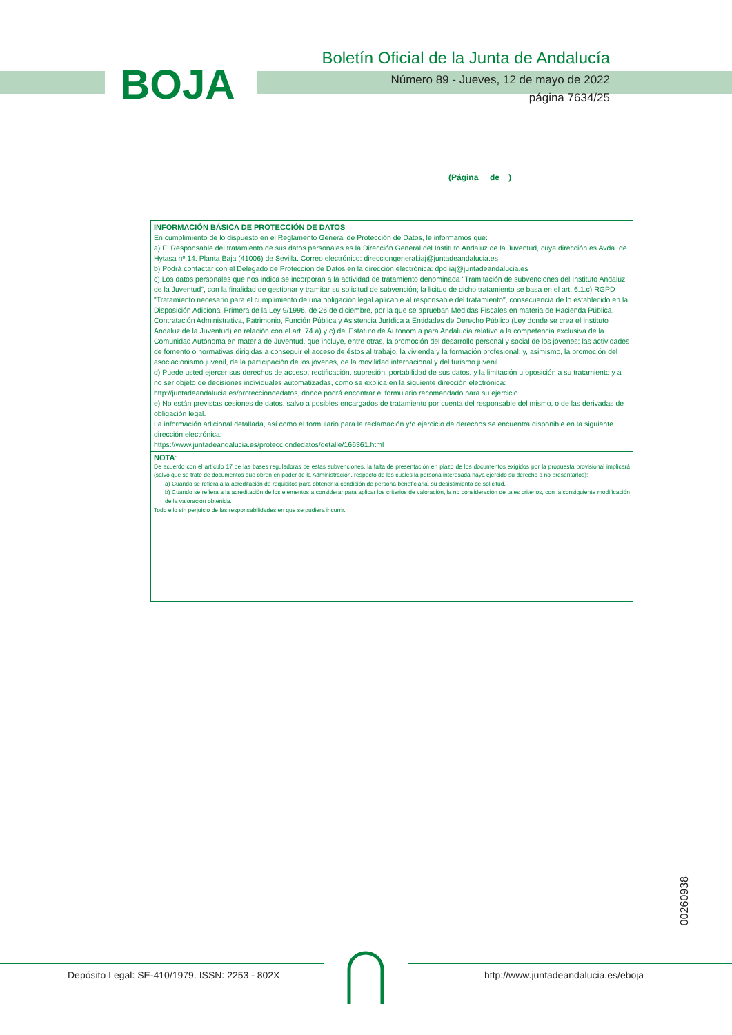BOJA
Boletín Oficial de la Junta de Andalucía
Número 89 - Jueves, 12 de mayo de 2022
página 7634/25
(Página de )
INFORMACIÓN BÁSICA DE PROTECCIÓN DE DATOS
En cumplimiento de lo dispuesto en el Reglamento General de Protección de Datos, le informamos que:
a) El Responsable del tratamiento de sus datos personales es la Dirección General del Instituto Andaluz de la Juventud, cuya dirección es Avda. de Hytasa nº.14. Planta Baja (41006) de Sevilla. Correo electrónico: direcciongeneral.iaj@juntadeandalucia.es
b) Podrá contactar con el Delegado de Protección de Datos en la dirección electrónica: dpd.iaj@juntadeandalucia.es
c) Los datos personales que nos indica se incorporan a la actividad de tratamiento denominada "Tramitación de subvenciones del Instituto Andaluz de la Juventud", con la finalidad de gestionar y tramitar su solicitud de subvención; la licitud de dicho tratamiento se basa en el art. 6.1.c) RGPD "Tratamiento necesario para el cumplimiento de una obligación legal aplicable al responsable del tratamiento", consecuencia de lo establecido en la Disposición Adicional Primera de la Ley 9/1996, de 26 de diciembre, por la que se aprueban Medidas Fiscales en materia de Hacienda Pública, Contratación Administrativa, Patrimonio, Función Pública y Asistencia Jurídica a Entidades de Derecho Público (Ley donde se crea el Instituto Andaluz de la Juventud) en relación con el art. 74.a) y c) del Estatuto de Autonomía para Andalucía relativo a la competencia exclusiva de la Comunidad Autónoma en materia de Juventud, que incluye, entre otras, la promoción del desarrollo personal y social de los jóvenes; las actividades de fomento o normativas dirigidas a conseguir el acceso de éstos al trabajo, la vivienda y la formación profesional; y, asimismo, la promoción del asociacionismo juvenil, de la participación de los jóvenes, de la movilidad internacional y del turismo juvenil.
d) Puede usted ejercer sus derechos de acceso, rectificación, supresión, portabilidad de sus datos, y la limitación u oposición a su tratamiento y a no ser objeto de decisiones individuales automatizadas, como se explica en la siguiente dirección electrónica:
http://juntadeandalucia.es/protecciondedatos, donde podrá encontrar el formulario recomendado para su ejercicio.
e) No están previstas cesiones de datos, salvo a posibles encargados de tratamiento por cuenta del responsable del mismo, o de las derivadas de obligación legal.
La información adicional detallada, así como el formulario para la reclamación y/o ejercicio de derechos se encuentra disponible en la siguiente dirección electrónica:
https://www.juntadeandalucia.es/protecciondedatos/detalle/166361.html
NOTA:
De acuerdo con el artículo 17 de las bases reguladoras de estas subvenciones, la falta de presentación en plazo de los documentos exigidos por la propuesta provisional implicará (salvo que se trate de documentos que obren en poder de la Administración, respecto de los cuales la persona interesada haya ejercido su derecho a no presentarlos):
a) Cuando se refiera a la acreditación de requisitos para obtener la condición de persona beneficiaria, su desistimiento de solicitud.
b) Cuando se refiera a la acreditación de los elementos a considerar para aplicar los criterios de valoración, la no consideración de tales criterios, con la consiguiente modificación de la valoración obtenida.
Todo ello sin perjuicio de las responsabilidades en que se pudiera incurrir.
00260938
Depósito Legal: SE-410/1979. ISSN: 2253 - 802X
http://www.juntadeandalucia.es/eboja